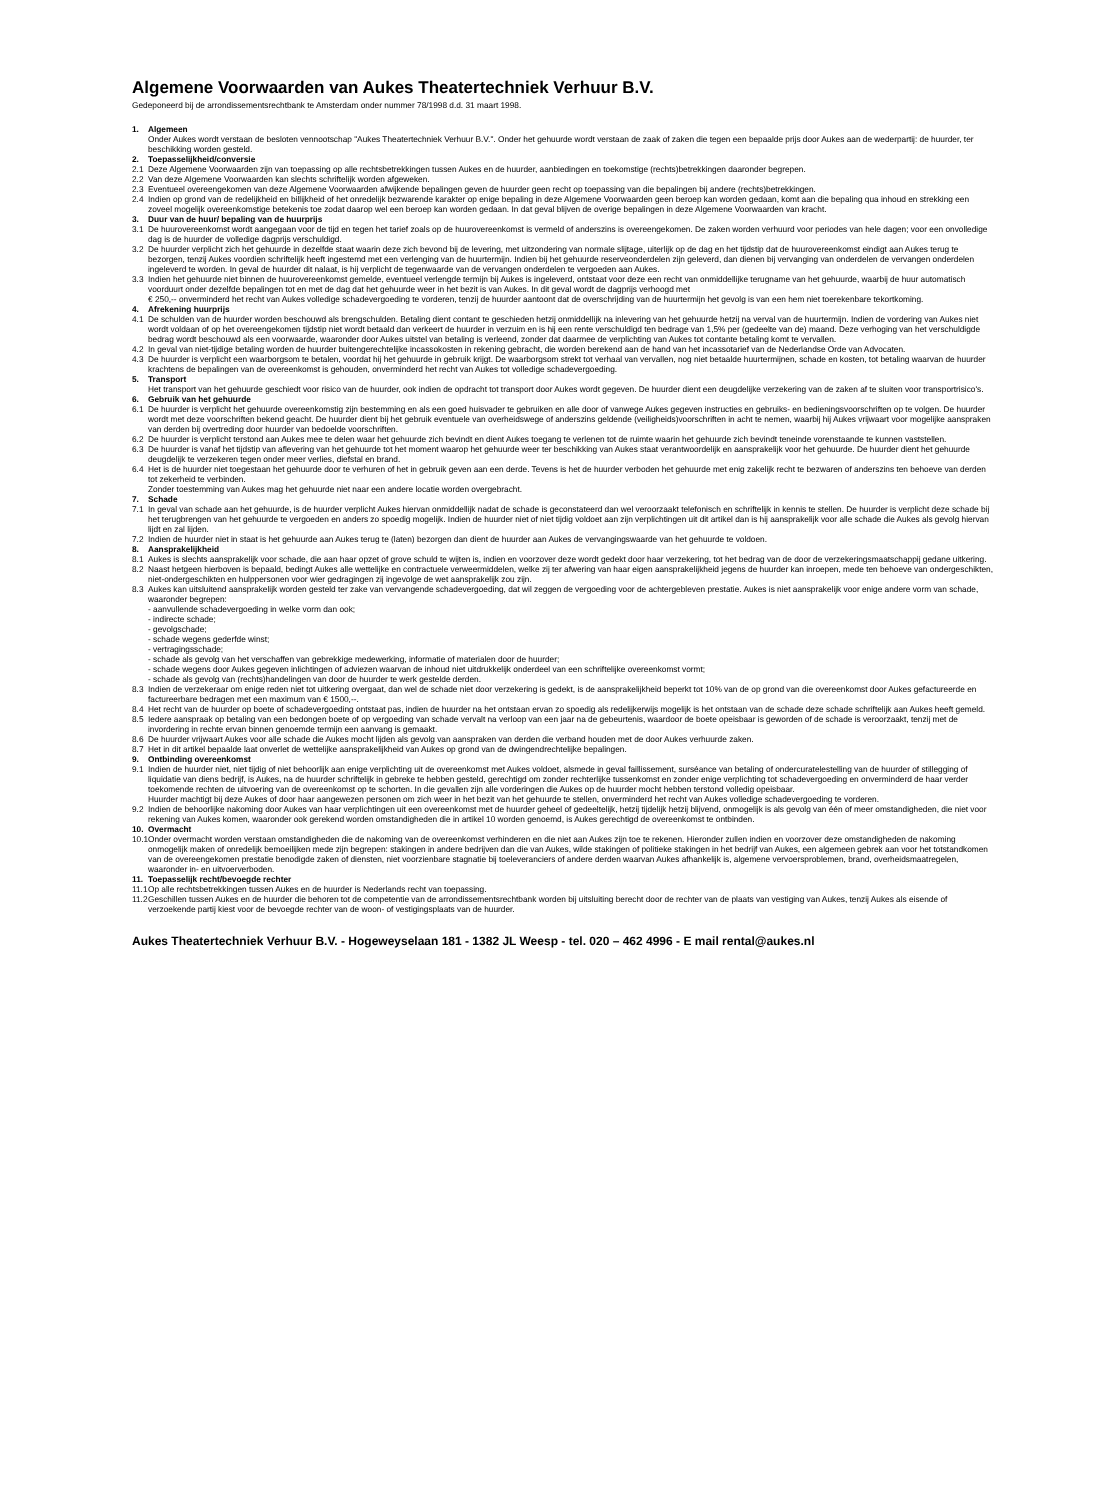Algemene Voorwaarden van Aukes Theatertechniek Verhuur B.V.
Gedeponeerd bij de arrondissementsrechtbank te Amsterdam onder nummer 78/1998 d.d. 31 maart 1998.
1. Algemeen
Onder Aukes wordt verstaan de besloten vennootschap "Aukes Theatertechniek Verhuur B.V.". Onder het gehuurde wordt verstaan de zaak of zaken die tegen een bepaalde prijs door Aukes aan de wederpartij: de huurder, ter beschikking worden gesteld.
2. Toepasselijkheid/conversie
2.1 Deze Algemene Voorwaarden zijn van toepassing op alle rechtsbetrekkingen tussen Aukes en de huurder, aanbiedingen en toekomstige (rechts)betrekkingen daaronder begrepen.
2.2 Van deze Algemene Voorwaarden kan slechts schriftelijk worden afgeweken.
2.3 Eventueel overeengekomen van deze Algemene Voorwaarden afwijkende bepalingen geven de huurder geen recht op toepassing van die bepalingen bij andere (rechts)betrekkingen.
2.4 Indien op grond van de redelijkheid en billijkheid of het onredelijk bezwarende karakter op enige bepaling in deze Algemene Voorwaarden geen beroep kan worden gedaan, komt aan die bepaling qua inhoud en strekking een zoveel mogelijk overeenkomstige betekenis toe zodat daarop wel een beroep kan worden gedaan. In dat geval blijven de overige bepalingen in deze Algemene Voorwaarden van kracht.
3. Duur van de huur/ bepaling van de huurprijs
3.1 De huurovereenkomst wordt aangegaan voor de tijd en tegen het tarief zoals op de huurovereenkomst is vermeld of anderszins is overeengekomen. De zaken worden verhuurd voor periodes van hele dagen; voor een onvolledige dag is de huurder de volledige dagprijs verschuldigd.
3.2 De huurder verplicht zich het gehuurde in dezelfde staat waarin deze zich bevond bij de levering, met uitzondering van normale slijtage, uiterlijk op de dag en het tijdstip dat de huurovereenkomst eindigt aan Aukes terug te bezorgen, tenzij Aukes voordien schriftelijk heeft ingestemd met een verlenging van de huurtermijn. Indien bij het gehuurde reserveonderdelen zijn geleverd, dan dienen bij vervanging van onderdelen de vervangen onderdelen ingeleverd te worden. In geval de huurder dit nalaat, is hij verplicht de tegenwaarde van de vervangen onderdelen te vergoeden aan Aukes.
3.3 Indien het gehuurde niet binnen de huurovereenkomst gemelde, eventueel verlengde termijn bij Aukes is ingeleverd, ontstaat voor deze een recht van onmiddellijke terugname van het gehuurde, waarbij de huur automatisch voorduurt onder dezelfde bepalingen tot en met de dag dat het gehuurde weer in het bezit is van Aukes. In dit geval wordt de dagprijs verhoogd met
€ 250,-- onverminderd het recht van Aukes volledige schadevergoeding te vorderen, tenzij de huurder aantoont dat de overschrijding van de huurtermijn het gevolg is van een hem niet toerekenbare tekortkoming.
4. Afrekening huurprijs
4.1 De schulden van de huurder worden beschouwd als brengschulden. Betaling dient contant te geschieden hetzij onmiddellijk na inlevering van het gehuurde hetzij na verval van de huurtermijn. Indien de vordering van Aukes niet wordt voldaan of op het overeengekomen tijdstip niet wordt betaald dan verkeert de huurder in verzuim en is hij een rente verschuldigd ten bedrage van 1,5% per (gedeelte van de) maand. Deze verhoging van het verschuldigde bedrag wordt beschouwd als een voorwaarde, waaronder door Aukes uitstel van betaling is verleend, zonder dat daarmee de verplichting van Aukes tot contante betaling komt te vervallen.
4.2 In geval van niet-tijdige betaling worden de huurder buitengerechtelijke incassokosten in rekening gebracht, die worden berekend aan de hand van het incassotarief van de Nederlandse Orde van Advocaten.
4.3 De huurder is verplicht een waarborgsom te betalen, voordat hij het gehuurde in gebruik krijgt. De waarborgsom strekt tot verhaal van vervallen, nog niet betaalde huurtermijnen, schade en kosten, tot betaling waarvan de huurder krachtens de bepalingen van de overeenkomst is gehouden, onverminderd het recht van Aukes tot volledige schadevergoeding.
5. Transport
Het transport van het gehuurde geschiedt voor risico van de huurder, ook indien de opdracht tot transport door Aukes wordt gegeven. De huurder dient een deugdelijke verzekering van de zaken af te sluiten voor transportrisico's.
6. Gebruik van het gehuurde
6.1 De huurder is verplicht het gehuurde overeenkomstig zijn bestemming en als een goed huisvader te gebruiken en alle door of vanwege Aukes gegeven instructies en gebruiks- en bedieningsvoorschriften op te volgen. De huurder wordt met deze voorschriften bekend geacht. De huurder dient bij het gebruik eventuele van overheidswege of anderszins geldende (veiligheids)voorschriften in acht te nemen, waarbij hij Aukes vrijwaart voor mogelijke aanspraken van derden bij overtreding door huurder van bedoelde voorschriften.
6.2 De huurder is verplicht terstond aan Aukes mee te delen waar het gehuurde zich bevindt en dient Aukes toegang te verlenen tot de ruimte waarin het gehuurde zich bevindt teneinde vorenstaande te kunnen vaststellen.
6.3 De huurder is vanaf het tijdstip van aflevering van het gehuurde tot het moment waarop het gehuurde weer ter beschikking van Aukes staat verantwoordelijk en aansprakelijk voor het gehuurde. De huurder dient het gehuurde deugdelijk te verzekeren tegen onder meer verlies, diefstal en brand.
6.4 Het is de huurder niet toegestaan het gehuurde door te verhuren of het in gebruik geven aan een derde. Tevens is het de huurder verboden het gehuurde met enig zakelijk recht te bezwaren of anderszins ten behoeve van derden tot zekerheid te verbinden.
Zonder toestemming van Aukes mag het gehuurde niet naar een andere locatie worden overgebracht.
7. Schade
7.1 In geval van schade aan het gehuurde, is de huurder verplicht Aukes hiervan onmiddellijk nadat de schade is geconstateerd dan wel veroorzaakt telefonisch en schriftelijk in kennis te stellen. De huurder is verplicht deze schade bij het terugbrengen van het gehuurde te vergoeden en anders zo spoedig mogelijk. Indien de huurder niet of niet tijdig voldoet aan zijn verplichtingen uit dit artikel dan is hij aansprakelijk voor alle schade die Aukes als gevolg hiervan lijdt en zal lijden.
7.2 Indien de huurder niet in staat is het gehuurde aan Aukes terug te (laten) bezorgen dan dient de huurder aan Aukes de vervangingswaarde van het gehuurde te voldoen.
8. Aansprakelijkheid
8.1 Aukes is slechts aansprakelijk voor schade, die aan haar opzet of grove schuld te wijten is, indien en voorzover deze wordt gedekt door haar verzekering, tot het bedrag van de door de verzekeringsmaatschappij gedane uitkering.
8.2 Naast hetgeen hierboven is bepaald, bedingt Aukes alle wettelijke en contractuele verweermiddelen, welke zij ter afwering van haar eigen aansprakelijkheid jegens de huurder kan inroepen, mede ten behoeve van ondergeschikten, niet-ondergeschikten en hulppersonen voor wier gedragingen zij ingevolge de wet aansprakelijk zou zijn.
8.3 Aukes kan uitsluitend aansprakelijk worden gesteld ter zake van vervangende schadevergoeding, dat wil zeggen de vergoeding voor de achtergebleven prestatie. Aukes is niet aansprakelijk voor enige andere vorm van schade, waaronder begrepen:
- aanvullende schadevergoeding in welke vorm dan ook;
- indirecte schade;
- gevolgschade;
- schade wegens gederfde winst;
- vertragingsschade;
- schade als gevolg van het verschaffen van gebrekkige medewerking, informatie of materialen door de huurder;
- schade wegens door Aukes gegeven inlichtingen of adviezen waarvan de inhoud niet uitdrukkelijk onderdeel van een schriftelijke overeenkomst vormt;
- schade als gevolg van (rechts)handelingen van door de huurder te werk gestelde derden.
8.3 Indien de verzekeraar om enige reden niet tot uitkering overgaat, dan wel de schade niet door verzekering is gedekt, is de aansprakelijkheid beperkt tot 10% van de op grond van die overeenkomst door Aukes gefactureerde en factureerbare bedragen met een maximum van € 1500,--.
8.4 Het recht van de huurder op boete of schadevergoeding ontstaat pas, indien de huurder na het ontstaan ervan zo spoedig als redelijkerwijs mogelijk is het ontstaan van de schade deze schade schriftelijk aan Aukes heeft gemeld.
8.5 Iedere aanspraak op betaling van een bedongen boete of op vergoeding van schade vervalt na verloop van een jaar na de gebeurtenis, waardoor de boete opeisbaar is geworden of de schade is veroorzaakt, tenzij met de invordering in rechte ervan binnen genoemde termijn een aanvang is gemaakt.
8.6 De huurder vrijwaart Aukes voor alle schade die Aukes mocht lijden als gevolg van aanspraken van derden die verband houden met de door Aukes verhuurde zaken.
8.7 Het in dit artikel bepaalde laat onverlet de wettelijke aansprakelijkheid van Aukes op grond van de dwingendrechtelijke bepalingen.
9. Ontbinding overeenkomst
9.1 Indien de huurder niet, niet tijdig of niet behoorlijk aan enige verplichting uit de overeenkomst met Aukes voldoet, alsmede in geval faillissement, surséance van betaling of ondercuratelestelling van de huurder of stillegging of liquidatie van diens bedrijf, is Aukes, na de huurder schriftelijk in gebreke te hebben gesteld, gerechtigd om zonder rechterlijke tussenkomst en zonder enige verplichting tot schadevergoeding en onverminderd de haar verder toekomende rechten de uitvoering van de overeenkomst op te schorten. In die gevallen zijn alle vorderingen die Aukes op de huurder mocht hebben terstond volledig opeisbaar.
Huurder machtigt bij deze Aukes of door haar aangewezen personen om zich weer in het bezit van het gehuurde te stellen, onverminderd het recht van Aukes volledige schadevergoeding te vorderen.
9.2 Indien de behoorlijke nakoming door Aukes van haar verplichtingen uit een overeenkomst met de huurder geheel of gedeeltelijk, hetzij tijdelijk hetzij blijvend, onmogelijk is als gevolg van één of meer omstandigheden, die niet voor rekening van Aukes komen, waaronder ook gerekend worden omstandigheden die in artikel 10 worden genoemd, is Aukes gerechtigd de overeenkomst te ontbinden.
10. Overmacht
10.1 Onder overmacht worden verstaan omstandigheden die de nakoming van de overeenkomst verhinderen en die niet aan Aukes zijn toe te rekenen. Hieronder zullen indien en voorzover deze omstandigheden de nakoming onmogelijk maken of onredelijk bemoeilijken mede zijn begrepen: stakingen in andere bedrijven dan die van Aukes, wilde stakingen of politieke stakingen in het bedrijf van Aukes, een algemeen gebrek aan voor het totstandkomen van de overeengekomen prestatie benodigde zaken of diensten, niet voorzienbare stagnatie bij toeleveranciers of andere derden waarvan Aukes afhankelijk is, algemene vervoersproblemen, brand, overheidsmaatregelen, waaronder in- en uitvoerverboden.
11. Toepasselijk recht/bevoegde rechter
11.1 Op alle rechtsbetrekkingen tussen Aukes en de huurder is Nederlands recht van toepassing.
11.2 Geschillen tussen Aukes en de huurder die behoren tot de competentie van de arrondissementsrechtbank worden bij uitsluiting berecht door de rechter van de plaats van vestiging van Aukes, tenzij Aukes als eisende of verzoekende partij kiest voor de bevoegde rechter van de woon- of vestigingsplaats van de huurder.
Aukes Theatertechniek Verhuur B.V. - Hogeweyselaan 181 - 1382 JL Weesp - tel. 020 – 462 4996 - E mail rental@aukes.nl